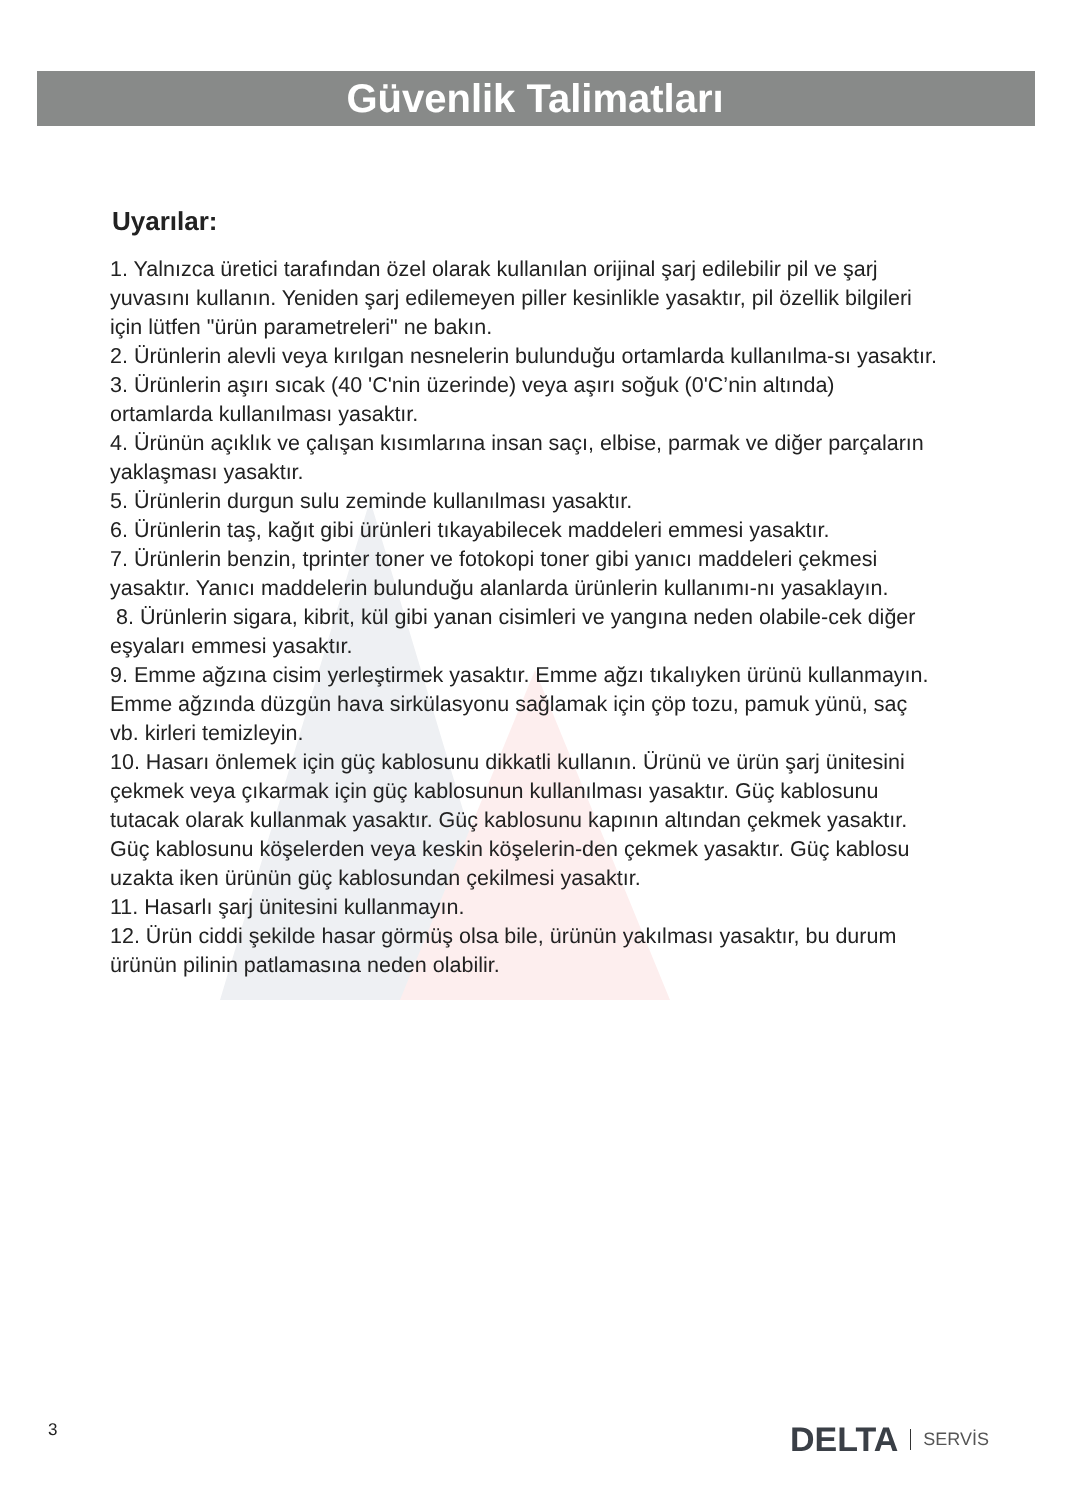Güvenlik Talimatları
Uyarılar:
1. Yalnızca üretici tarafından özel olarak kullanılan orijinal şarj edilebilir pil ve şarj yuvasını kullanın. Yeniden şarj edilemeyen piller kesinlikle yasaktır, pil özellik bilgileri için lütfen "ürün parametreleri" ne bakın.
2. Ürünlerin alevli veya kırılgan nesnelerin bulunduğu ortamlarda kullanılma-sı yasaktır.
3. Ürünlerin aşırı sıcak (40 'C'nin üzerinde) veya aşırı soğuk (0'C’nin altında) ortamlarda kullanılması yasaktır.
4. Ürünün açıklık ve çalışan kısımlarına insan saçı, elbise, parmak ve diğer parçaların yaklaşması yasaktır.
5. Ürünlerin durgun sulu zeminde kullanılması yasaktır.
6. Ürünlerin taş, kağıt gibi ürünleri tıkayabilecek maddeleri emmesi yasaktır.
7. Ürünlerin benzin, tprinter toner ve fotokopi toner gibi yanıcı maddeleri çekmesi yasaktır. Yanıcı maddelerin bulunduğu alanlarda ürünlerin kullanımı-nı yasaklayın.
8. Ürünlerin sigara, kibrit, kül gibi yanan cisimleri ve yangına neden olabile-cek diğer eşyaları emmesi yasaktır.
9. Emme ağzına cisim yerleştirmek yasaktır. Emme ağzı tıkalıyken ürünü kullanmayın. Emme ağzında düzgün hava sirkülasyonu sağlamak için çöp tozu, pamuk yünü, saç vb. kirleri temizleyin.
10. Hasarı önlemek için güç kablosunu dikkatli kullanın. Ürünü ve ürün şarj ünitesini çekmek veya çıkarmak için güç kablosunun kullanılması yasaktır. Güç kablosunu tutacak olarak kullanmak yasaktır. Güç kablosunu kapının altından çekmek yasaktır. Güç kablosunu köşelerden veya keskin köşelerin-den çekmek yasaktır. Güç kablosu uzakta iken ürünün güç kablosundan çekilmesi yasaktır.
11. Hasarlı şarj ünitesini kullanmayın.
12. Ürün ciddi şekilde hasar görmüş olsa bile, ürünün yakılması yasaktır, bu durum ürünün pilinin patlamasına neden olabilir.
3 DELTA SERVİS